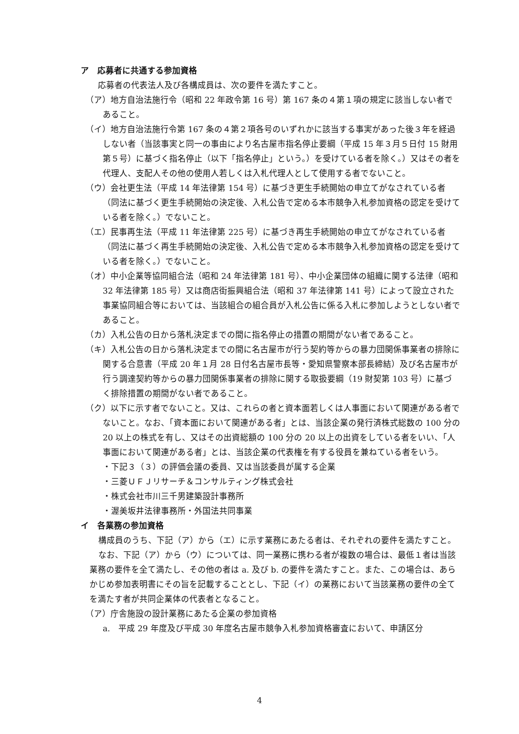ア　応募者に共通する参加資格
応募者の代表法人及び各構成員は、次の要件を満たすこと。
（ア）地方自治法施行令（昭和 22 年政令第 16 号）第 167 条の４第１項の規定に該当しない者であること。
（イ）地方自治法施行令第 167 条の４第２項各号のいずれかに該当する事実があった後３年を経過しない者（当該事実と同一の事由により名古屋市指名停止要綱（平成 15 年３月５日付 15 財用第５号）に基づく指名停止（以下「指名停止」という。）を受けている者を除く。）又はその者を代理人、支配人その他の使用人若しくは入札代理人として使用する者でないこと。
（ウ）会社更生法（平成 14 年法律第 154 号）に基づき更生手続開始の申立てがなされている者（同法に基づく更生手続開始の決定後、入札公告で定める本市競争入札参加資格の認定を受けている者を除く。）でないこと。
（エ）民事再生法（平成 11 年法律第 225 号）に基づき再生手続開始の申立てがなされている者（同法に基づく再生手続開始の決定後、入札公告で定める本市競争入札参加資格の認定を受けている者を除く。）でないこと。
（オ）中小企業等協同組合法（昭和 24 年法律第 181 号）、中小企業団体の組織に関する法律（昭和 32 年法律第 185 号）又は商店街振興組合法（昭和 37 年法律第 141 号）によって設立された事業協同組合等においては、当該組合の組合員が入札公告に係る入札に参加しようとしない者であること。
（カ）入札公告の日から落札決定までの間に指名停止の措置の期間がない者であること。
（キ）入札公告の日から落札決定までの間に名古屋市が行う契約等からの暴力団関係事業者の排除に関する合意書（平成 20 年１月 28 日付名古屋市長等・愛知県警察本部長締結）及び名古屋市が行う調達契約等からの暴力団関係事業者の排除に関する取扱要綱（19 財契第 103 号）に基づく排除措置の期間がない者であること。
（ク）以下に示す者でないこと。又は、これらの者と資本面若しくは人事面において関連がある者でないこと。なお、「資本面において関連がある者」とは、当該企業の発行済株式総数の 100 分の 20 以上の株式を有し、又はその出資総額の 100 分の 20 以上の出資をしている者をいい、「人事面において関連がある者」とは、当該企業の代表権を有する役員を兼ねている者をいう。
・下記３（３）の評価会議の委員、又は当該委員が属する企業
・三菱ＵＦＪリサーチ＆コンサルティング株式会社
・株式会社市川三千男建築設計事務所
・渥美坂井法律事務所・外国法共同事業
イ　各業務の参加資格
構成員のうち、下記（ア）から（エ）に示す業務にあたる者は、それぞれの要件を満たすこと。
なお、下記（ア）から（ウ）については、同一業務に携わる者が複数の場合は、最低１者は当該業務の要件を全て満たし、その他の者は a. 及び b. の要件を満たすこと。また、この場合は、あらかじめ参加表明書にその旨を記載することとし、下記（イ）の業務において当該業務の要件の全てを満たす者が共同企業体の代表者となること。
（ア）庁舎施設の設計業務にあたる企業の参加資格
a.　平成 29 年度及び平成 30 年度名古屋市競争入札参加資格審査において、申請区分
4